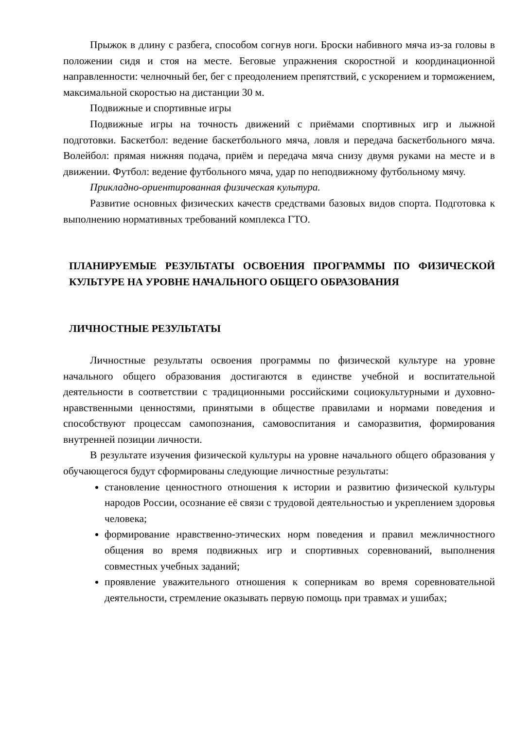Прыжок в длину с разбега, способом согнув ноги. Броски набивного мяча из-за головы в положении сидя и стоя на месте. Беговые упражнения скоростной и координационной направленности: челночный бег, бег с преодолением препятствий, с ускорением и торможением, максимальной скоростью на дистанции 30 м.
Подвижные и спортивные игры
Подвижные игры на точность движений с приёмами спортивных игр и лыжной подготовки. Баскетбол: ведение баскетбольного мяча, ловля и передача баскетбольного мяча. Волейбол: прямая нижняя подача, приём и передача мяча снизу двумя руками на месте и в движении. Футбол: ведение футбольного мяча, удар по неподвижному футбольному мячу.
Прикладно-ориентированная физическая культура.
Развитие основных физических качеств средствами базовых видов спорта. Подготовка к выполнению нормативных требований комплекса ГТО.
ПЛАНИРУЕМЫЕ РЕЗУЛЬТАТЫ ОСВОЕНИЯ ПРОГРАММЫ ПО ФИЗИЧЕСКОЙ КУЛЬТУРЕ НА УРОВНЕ НАЧАЛЬНОГО ОБЩЕГО ОБРАЗОВАНИЯ
ЛИЧНОСТНЫЕ РЕЗУЛЬТАТЫ
Личностные результаты освоения программы по физической культуре на уровне начального общего образования достигаются в единстве учебной и воспитательной деятельности в соответствии с традиционными российскими социокультурными и духовно-нравственными ценностями, принятыми в обществе правилами и нормами поведения и способствуют процессам самопознания, самовоспитания и саморазвития, формирования внутренней позиции личности.
В результате изучения физической культуры на уровне начального общего образования у обучающегося будут сформированы следующие личностные результаты:
становление ценностного отношения к истории и развитию физической культуры народов России, осознание её связи с трудовой деятельностью и укреплением здоровья человека;
формирование нравственно-этических норм поведения и правил межличностного общения во время подвижных игр и спортивных соревнований, выполнения совместных учебных заданий;
проявление уважительного отношения к соперникам во время соревновательной деятельности, стремление оказывать первую помощь при травмах и ушибах;